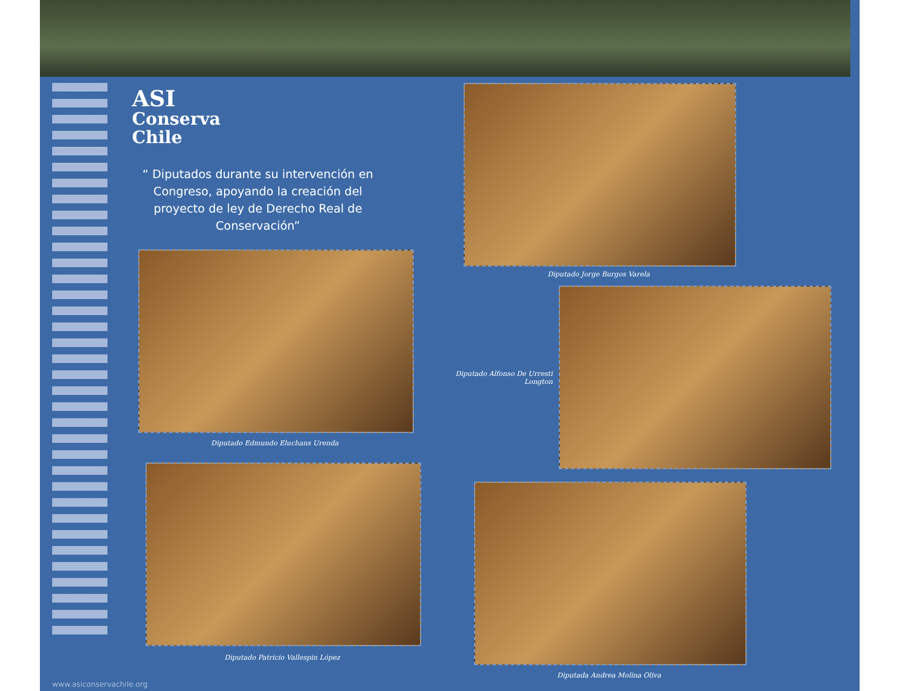ASI
Conserva
Chile
“ Diputados durante su intervención en Congreso, apoyando la creación del proyecto de ley de Derecho Real de Conservación”
Diputado Edmundo Eluchans Urenda
Diputado Patricio Vallespin López
www.asiconservachile.org
Diputado Jorge Burgos Varela
Diputado Alfonso De Urresti Longton
Diputada Andrea Molina Oliva